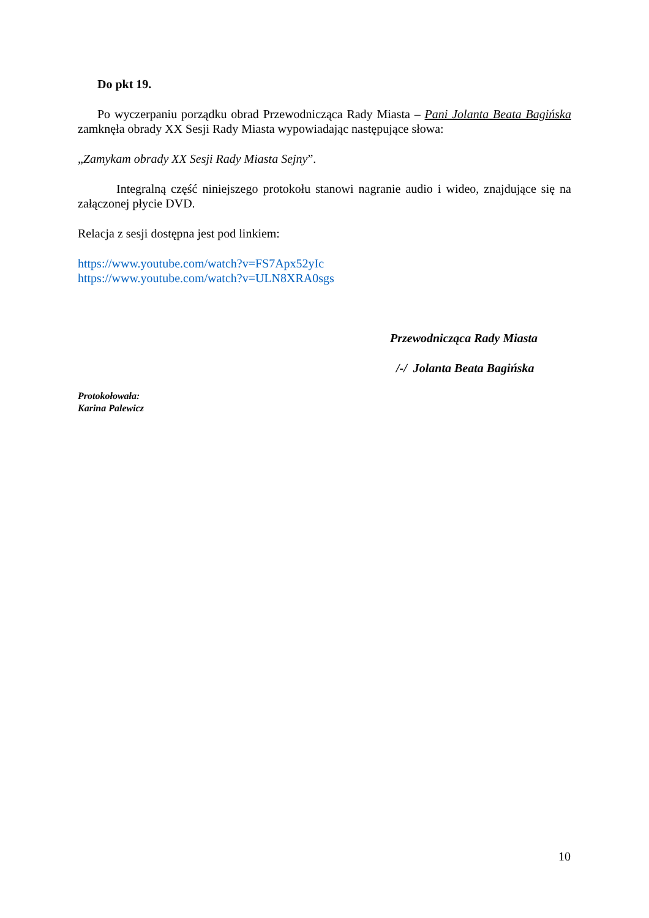Do pkt 19.
Po wyczerpaniu porządku obrad Przewodnicząca Rady Miasta – Pani Jolanta Beata Bagińska zamknęła obrady XX Sesji Rady Miasta wypowiadając następujące słowa:
„Zamykam obrady XX Sesji Rady Miasta Sejny”.
Integralną część niniejszego protokołu stanowi nagranie audio i wideo, znajdujące się na załączonej płycie DVD.
Relacja z sesji dostępna jest pod linkiem:
https://www.youtube.com/watch?v=FS7Apx52yIc
https://www.youtube.com/watch?v=ULN8XRA0sgs
Przewodnicząca Rady Miasta
/-/ Jolanta Beata Bagińska
Protokołowała:
Karina Palewicz
10